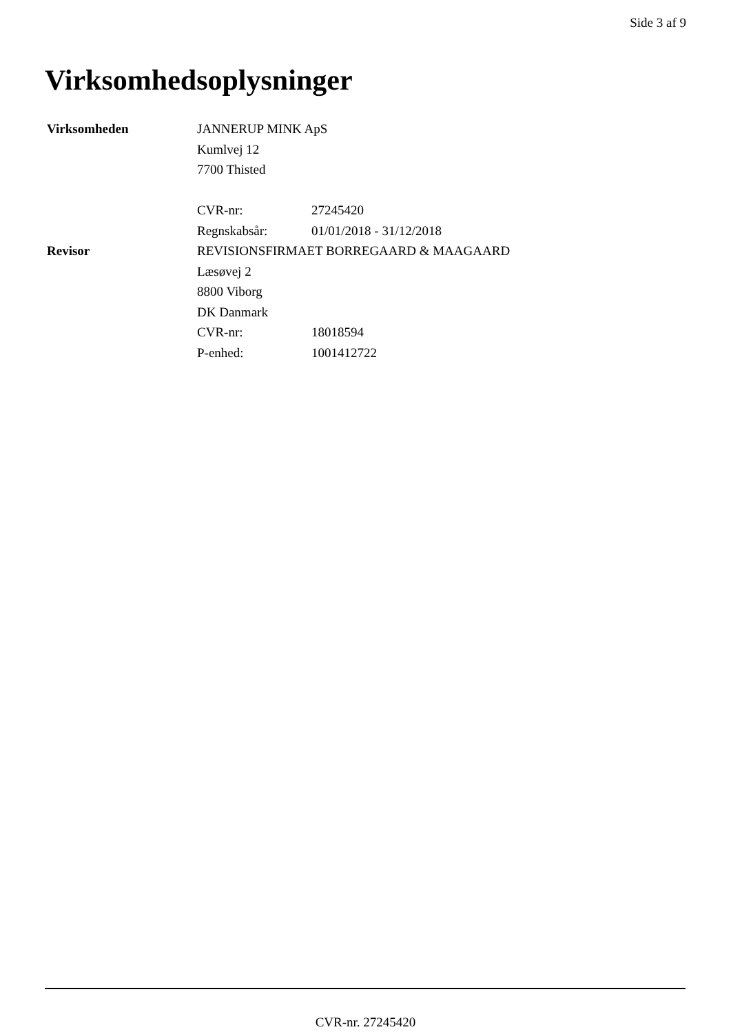Side 3 af 9
Virksomhedsoplysninger
| Virksomheden | JANNERUP MINK ApS | |
| | Kumlvej 12 | |
| | 7700 Thisted | |
| | CVR-nr: | 27245420 |
| | Regnskabsår: | 01/01/2018 - 31/12/2018 |
| Revisor | REVISIONSFIRMAET BORREGAARD & MAAGAARD | |
| | Læsøvej 2 | |
| | 8800 Viborg | |
| | DK Danmark | |
| | CVR-nr: | 18018594 |
| | P-enhed: | 1001412722 |
CVR-nr. 27245420